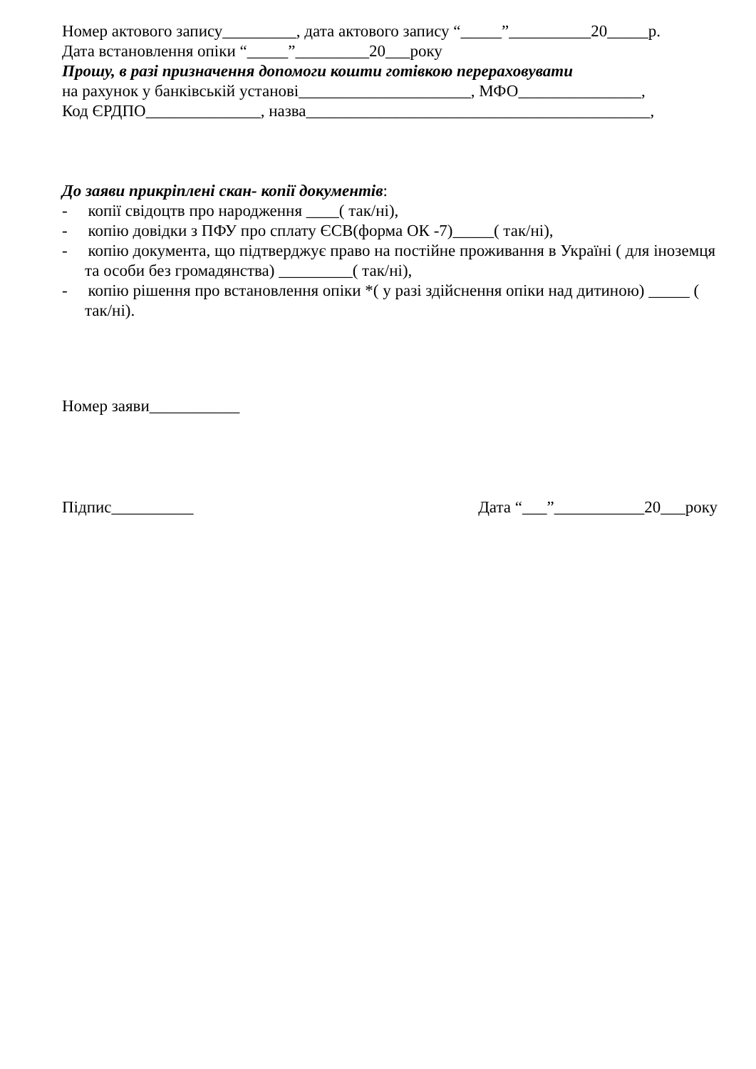Номер актового запису_________, дата актового запису “_____”__________20_____р.
Дата встановлення опіки “_____”_________20___року
Прошу, в разі призначення допомоги кошти готівкою перераховувати
на рахунок у банківській установі_____________________, МФО_______________,
Код ЄРДПО______________, назва__________________________________________,
До заяви прикріплені скан- копії документів:
- копії свідоцтв про народження ____( так/ні),
- копію довідки з ПФУ про сплату ЄСВ(форма ОК -7)_____( так/ні),
- копію документа, що підтверджує право на постійне проживання в Україні ( для іноземця та особи без громадянства) _________( так/ні),
- копію рішення про встановлення опіки *( у разі здійснення опіки над дитиною) _____ ( так/ні).
Номер заяви___________
Підпис__________ Дата “___”___________20___року